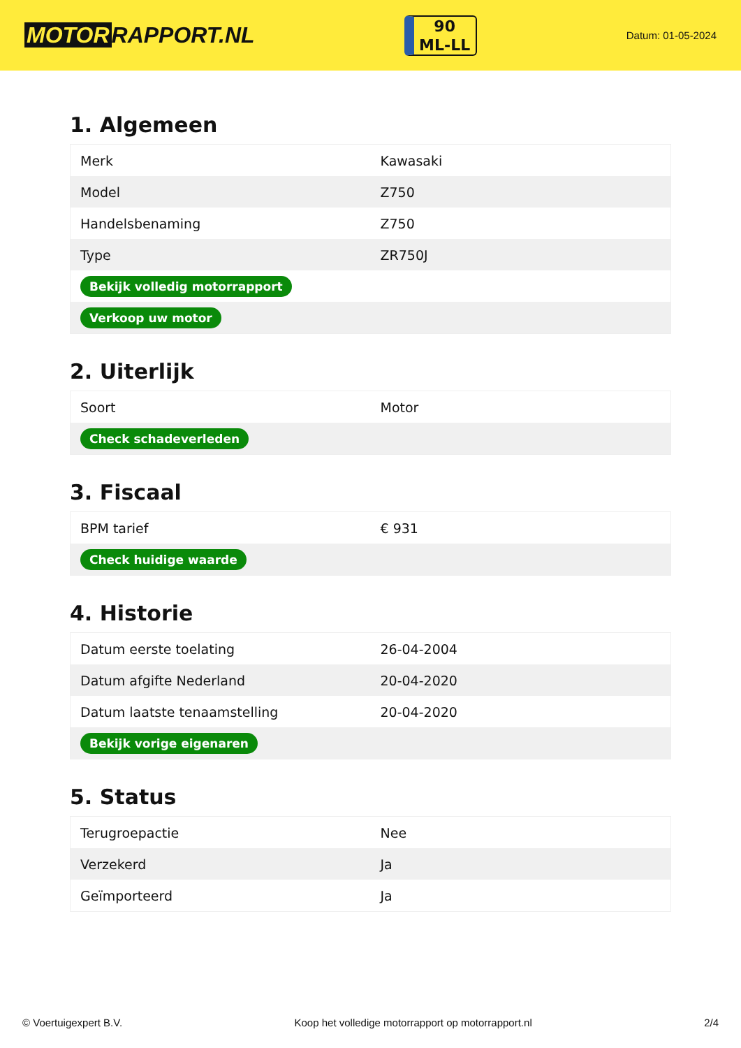MOTOR RAPPORT.NL
90
ML-LL
Datum: 01-05-2024
1. Algemeen
| Merk | Kawasaki |
| Model | Z750 |
| Handelsbenaming | Z750 |
| Type | ZR750J |
| Bekijk volledig motorrapport | |
| Verkoop uw motor | |
2. Uiterlijk
| Soort | Motor |
| Check schadeverleden | |
3. Fiscaal
| BPM tarief | € 931 |
| Check huidige waarde | |
4. Historie
| Datum eerste toelating | 26-04-2004 |
| Datum afgifte Nederland | 20-04-2020 |
| Datum laatste tenaamstelling | 20-04-2020 |
| Bekijk vorige eigenaren | |
5. Status
| Terugroepactie | Nee |
| Verzekerd | Ja |
| Geïmporteerd | Ja |
© Voertuigexpert B.V. Koop het volledige motorrapport op motorrapport.nl 2/4